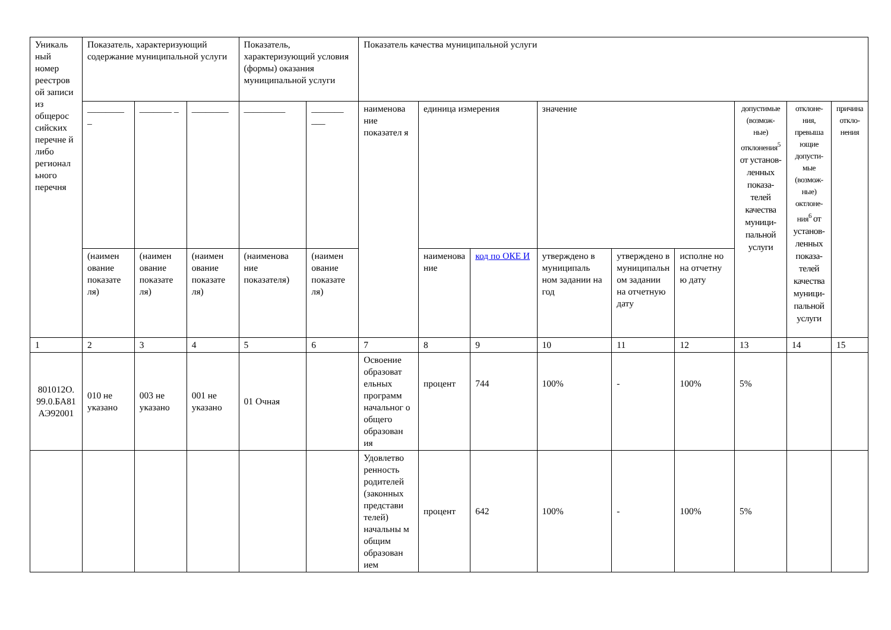| Уникаль ный номер реестров ой записи из общерос сийских перечне й либо регионал ьного перечня | Показатель, характеризующий содержание муниципальной услуги | | | Показатель, характеризующий условия (формы) оказания муниципальной услуги | | Показатель качества муниципальной услуги | | | | | | | | |
| | ________ _ | _______ _ | ________ | _________ | _______ ___ | наименова ние показател я | единица измерения | | значение | | | допустимые (возмож-ные) отклонения<sup>5</sup> от установ-ленных показа-телей качества муници-пальной услуги | отклоне-ния, превыша ющие допусти-мые (возмож-ные) октлоне-ния<sup>6</sup> от установ-ленных показа-телей качества муници-пальной услуги | причина откло-нения |
| | (наимен ование показате ля) | (наимен ование показате ля) | (наимен ование показате ля) | (наименова ние показателя) | (наимен ование показате ля) | | наименова ние | код по ОКЕ И | утверждено в муниципаль ном задании на год | утверждено в муниципальн ом задании на отчетную дату | исполне но на отчетну ю дату | | | |
| 1 | 2 | 3 | 4 | 5 | 6 | 7 | 8 | 9 | 10 | 11 | 12 | 13 | 14 | 15 |
| 801012О. 99.0.БА81 АЭ92001 | 010 не указано | 003 не указано | 001 не указано | 01 Очная | | Освоение образоват ельных программ начальног о общего образован ия | процент | 744 | 100% | - | 100% | 5% | | |
| | | | | | | Удовлетво ренность родителей (законных представи телей) начальны м общим образован ием | процент | 642 | 100% | - | 100% | 5% | | |